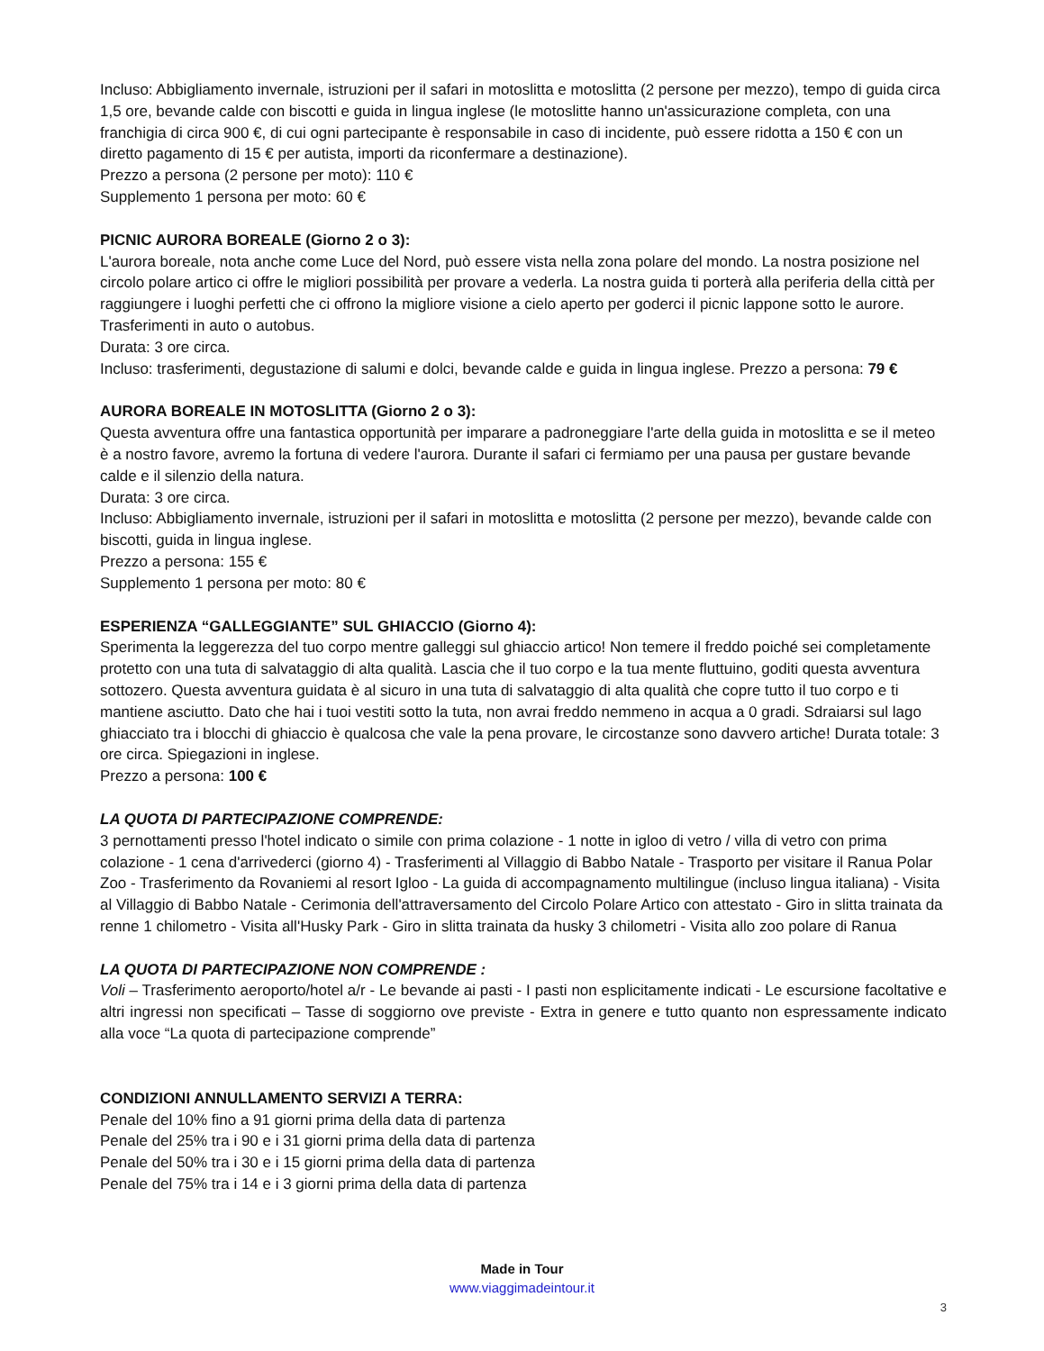Incluso: Abbigliamento invernale, istruzioni per il safari in motoslitta e motoslitta (2 persone per mezzo), tempo di guida circa 1,5 ore, bevande calde con biscotti e guida in lingua inglese (le motoslitte hanno un'assicurazione completa, con una franchigia di circa 900 €, di cui ogni partecipante è responsabile in caso di incidente, può essere ridotta a 150 € con un diretto pagamento di 15 € per autista, importi da riconfermare a destinazione).
Prezzo a persona (2 persone per moto): 110 €
Supplemento 1 persona per moto: 60 €
PICNIC AURORA BOREALE (Giorno 2 o 3):
L'aurora boreale, nota anche come Luce del Nord, può essere vista nella zona polare del mondo. La nostra posizione nel circolo polare artico ci offre le migliori possibilità per provare a vederla. La nostra guida ti porterà alla periferia della città per raggiungere i luoghi perfetti che ci offrono la migliore visione a cielo aperto per goderci il picnic lappone sotto le aurore. Trasferimenti in auto o autobus.
Durata: 3 ore circa.
Incluso: trasferimenti, degustazione di salumi e dolci, bevande calde e guida in lingua inglese. Prezzo a persona: 79 €
AURORA BOREALE IN MOTOSLITTA (Giorno 2 o 3):
Questa avventura offre una fantastica opportunità per imparare a padroneggiare l'arte della guida in motoslitta e se il meteo è a nostro favore, avremo la fortuna di vedere l'aurora. Durante il safari ci fermiamo per una pausa per gustare bevande calde e il silenzio della natura.
Durata: 3 ore circa.
Incluso: Abbigliamento invernale, istruzioni per il safari in motoslitta e motoslitta (2 persone per mezzo), bevande calde con biscotti, guida in lingua inglese.
Prezzo a persona: 155 €
Supplemento 1 persona per moto: 80 €
ESPERIENZA “GALLEGGIANTE” SUL GHIACCIO (Giorno 4):
Sperimenta la leggerezza del tuo corpo mentre galleggi sul ghiaccio artico! Non temere il freddo poiché sei completamente protetto con una tuta di salvataggio di alta qualità. Lascia che il tuo corpo e la tua mente fluttuino, goditi questa avventura sottozero. Questa avventura guidata è al sicuro in una tuta di salvataggio di alta qualità che copre tutto il tuo corpo e ti mantiene asciutto. Dato che hai i tuoi vestiti sotto la tuta, non avrai freddo nemmeno in acqua a 0 gradi. Sdraiarsi sul lago ghiacciato tra i blocchi di ghiaccio è qualcosa che vale la pena provare, le circostanze sono davvero artiche! Durata totale: 3 ore circa. Spiegazioni in inglese.
Prezzo a persona: 100 €
LA QUOTA DI PARTECIPAZIONE COMPRENDE:
3 pernottamenti presso l'hotel indicato o simile con prima colazione - 1 notte in igloo di vetro / villa di vetro con prima colazione - 1 cena d'arrivederci (giorno 4) - Trasferimenti al Villaggio di Babbo Natale - Trasporto per visitare il Ranua Polar Zoo - Trasferimento da Rovaniemi al resort Igloo - La guida di accompagnamento multilingue (incluso lingua italiana) - Visita al Villaggio di Babbo Natale - Cerimonia dell'attraversamento del Circolo Polare Artico con attestato - Giro in slitta trainata da renne 1 chilometro - Visita all'Husky Park - Giro in slitta trainata da husky 3 chilometri - Visita allo zoo polare di Ranua
LA QUOTA DI PARTECIPAZIONE NON COMPRENDE :
Voli – Trasferimento aeroporto/hotel a/r - Le bevande ai pasti - I pasti non esplicitamente indicati - Le escursione facoltative e altri ingressi non specificati – Tasse di soggiorno ove previste - Extra in genere e tutto quanto non espressamente indicato alla voce “La quota di partecipazione comprende”
CONDIZIONI ANNULLAMENTO SERVIZI A TERRA:
Penale del 10% fino a 91 giorni prima della data di partenza
Penale del 25% tra i 90 e i 31 giorni prima della data di partenza
Penale del 50% tra i 30 e i 15 giorni prima della data di partenza
Penale del 75% tra i 14 e i 3 giorni prima della data di partenza
Made in Tour
www.viaggimadeintour.it
3